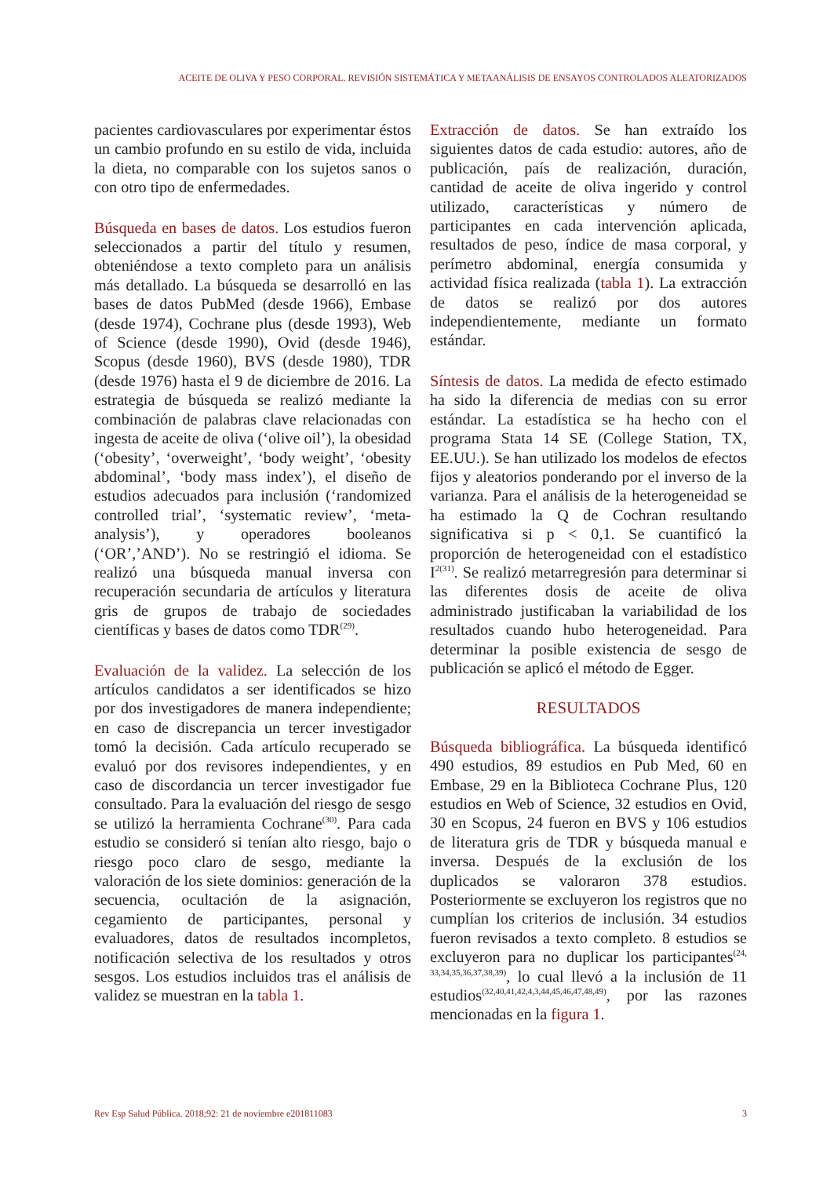ACEITE DE OLIVA Y PESO CORPORAL. REVISIÓN SISTEMÁTICA Y METAANÁLISIS DE ENSAYOS CONTROLADOS ALEATORIZADOS
pacientes cardiovasculares por experimentar éstos un cambio profundo en su estilo de vida, incluida la dieta, no comparable con los sujetos sanos o con otro tipo de enfermedades.
Búsqueda en bases de datos. Los estudios fueron seleccionados a partir del título y resumen, obteniéndose a texto completo para un análisis más detallado. La búsqueda se desarrolló en las bases de datos PubMed (desde 1966), Embase (desde 1974), Cochrane plus (desde 1993), Web of Science (desde 1990), Ovid (desde 1946), Scopus (desde 1960), BVS (desde 1980), TDR (desde 1976) hasta el 9 de diciembre de 2016. La estrategia de búsqueda se realizó mediante la combinación de palabras clave relacionadas con ingesta de aceite de oliva (‘olive oil’), la obesidad (‘obesity’, ‘overweight’, ‘body weight’, ‘obesity abdominal’, ‘body mass index’), el diseño de estudios adecuados para inclusión (‘randomized controlled trial’, ‘systematic review’, ‘meta-analysis’), y operadores booleanos (‘OR’,’AND’). No se restringió el idioma. Se realizó una búsqueda manual inversa con recuperación secundaria de artículos y literatura gris de grupos de trabajo de sociedades científicas y bases de datos como TDR<sup>(29)</sup>.
Evaluación de la validez. La selección de los artículos candidatos a ser identificados se hizo por dos investigadores de manera independiente; en caso de discrepancia un tercer investigador tomó la decisión. Cada artículo recuperado se evaluó por dos revisores independientes, y en caso de discordancia un tercer investigador fue consultado. Para la evaluación del riesgo de sesgo se utilizó la herramienta Cochrane<sup>(30)</sup>. Para cada estudio se consideró si tenían alto riesgo, bajo o riesgo poco claro de sesgo, mediante la valoración de los siete dominios: generación de la secuencia, ocultación de la asignación, cegamiento de participantes, personal y evaluadores, datos de resultados incompletos, notificación selectiva de los resultados y otros sesgos. Los estudios incluidos tras el análisis de validez se muestran en la tabla 1.
Extracción de datos. Se han extraído los siguientes datos de cada estudio: autores, año de publicación, país de realización, duración, cantidad de aceite de oliva ingerido y control utilizado, características y número de participantes en cada intervención aplicada, resultados de peso, índice de masa corporal, y perímetro abdominal, energía consumida y actividad física realizada (tabla 1). La extracción de datos se realizó por dos autores independientemente, mediante un formato estándar.
Síntesis de datos. La medida de efecto estimado ha sido la diferencia de medias con su error estándar. La estadística se ha hecho con el programa Stata 14 SE (College Station, TX, EE.UU.). Se han utilizado los modelos de efectos fijos y aleatorios ponderando por el inverso de la varianza. Para el análisis de la heterogeneidad se ha estimado la Q de Cochran resultando significativa si p < 0,1. Se cuantificó la proporción de heterogeneidad con el estadístico I<sup>2(31)</sup>. Se realizó metarregresión para determinar si las diferentes dosis de aceite de oliva administrado justificaban la variabilidad de los resultados cuando hubo heterogeneidad. Para determinar la posible existencia de sesgo de publicación se aplicó el método de Egger.
RESULTADOS
Búsqueda bibliográfica. La búsqueda identificó 490 estudios, 89 estudios en Pub Med, 60 en Embase, 29 en la Biblioteca Cochrane Plus, 120 estudios en Web of Science, 32 estudios en Ovid, 30 en Scopus, 24 fueron en BVS y 106 estudios de literatura gris de TDR y búsqueda manual e inversa. Después de la exclusión de los duplicados se valoraron 378 estudios. Posteriormente se excluyeron los registros que no cumplían los criterios de inclusión. 34 estudios fueron revisados a texto completo. 8 estudios se excluyeron para no duplicar los participantes<sup>(24, 33,34,35,36,37,38,39)</sup>, lo cual llevó a la inclusión de 11 estudios<sup>(32,40,41,42,4,3,44,45,46,47,48,49)</sup>, por las razones mencionadas en la figura 1.
Rev Esp Salud Pública. 2018;92: 21 de noviembre e201811083 3